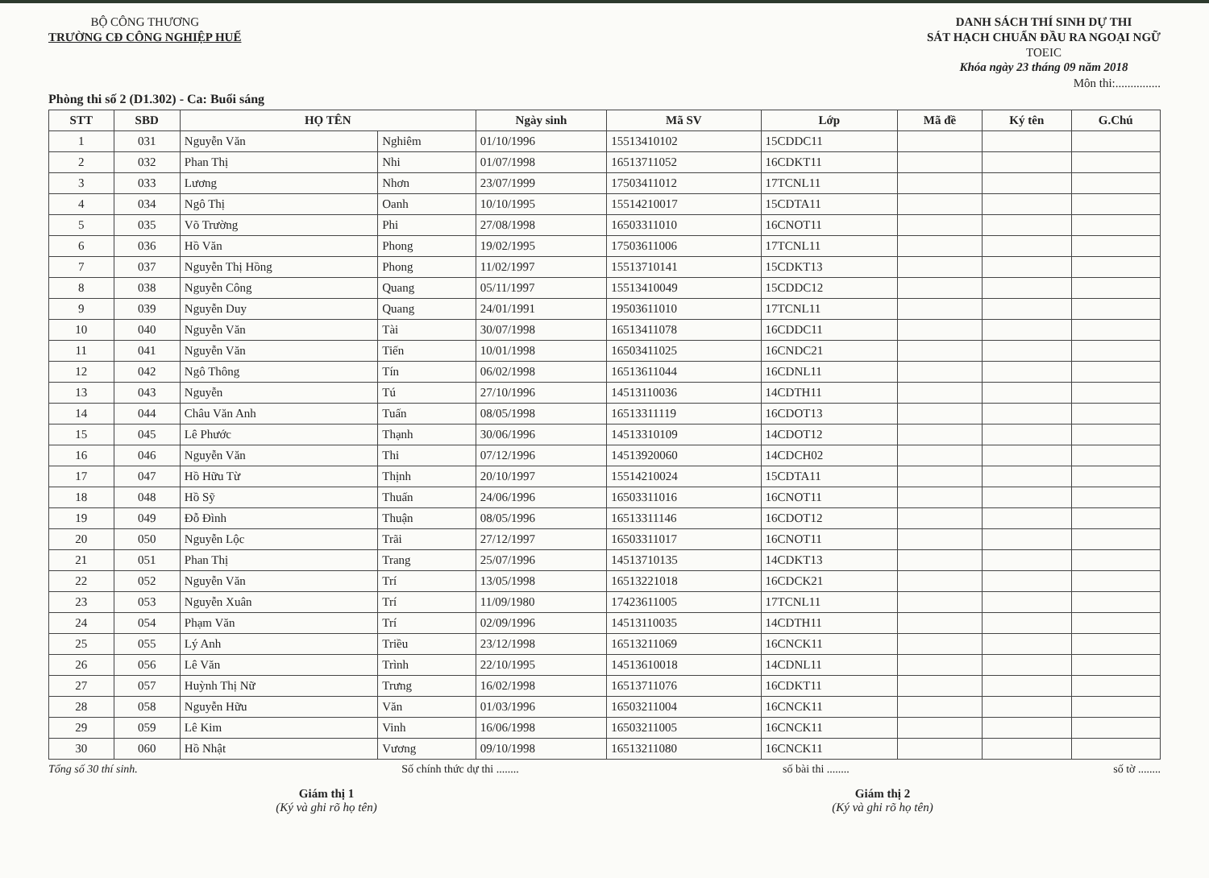BỘ CÔNG THƯƠNG
TRƯỜNG CĐ CÔNG NGHIỆP HUẾ
DANH SÁCH THÍ SINH DỰ THI
SÁT HẠCH CHUẨN ĐẦU RA NGOẠI NGỮ
TOEIC
Khóa ngày 23 tháng 09 năm 2018
Môn thi:...............
Phòng thi số 2 (D1.302) - Ca: Buổi sáng
| STT | SBD | HỌ TÊN | | Ngày sinh | Mã SV | Lớp | Mã đề | Ký tên | G.Chú |
| --- | --- | --- | --- | --- | --- | --- | --- | --- | --- |
| 1 | 031 | Nguyễn Văn | Nghiêm | 01/10/1996 | 15513410102 | 15CDDC11 | | | |
| 2 | 032 | Phan Thị | Nhi | 01/07/1998 | 16513711052 | 16CDKT11 | | | |
| 3 | 033 | Lương | Nhơn | 23/07/1999 | 17503411012 | 17TCNL11 | | | |
| 4 | 034 | Ngô Thị | Oanh | 10/10/1995 | 15514210017 | 15CDTA11 | | | |
| 5 | 035 | Võ Trường | Phi | 27/08/1998 | 16503311010 | 16CNOT11 | | | |
| 6 | 036 | Hồ Văn | Phong | 19/02/1995 | 17503611006 | 17TCNL11 | | | |
| 7 | 037 | Nguyễn Thị Hồng | Phong | 11/02/1997 | 15513710141 | 15CDKT13 | | | |
| 8 | 038 | Nguyễn Công | Quang | 05/11/1997 | 15513410049 | 15CDDC12 | | | |
| 9 | 039 | Nguyễn Duy | Quang | 24/01/1991 | 19503611010 | 17TCNL11 | | | |
| 10 | 040 | Nguyễn Văn | Tài | 30/07/1998 | 16513411078 | 16CDDC11 | | | |
| 11 | 041 | Nguyễn Văn | Tiến | 10/01/1998 | 16503411025 | 16CNDC21 | | | |
| 12 | 042 | Ngô Thông | Tín | 06/02/1998 | 16513611044 | 16CDNL11 | | | |
| 13 | 043 | Nguyễn | Tú | 27/10/1996 | 14513110036 | 14CDTH11 | | | |
| 14 | 044 | Châu Văn Anh | Tuấn | 08/05/1998 | 16513311119 | 16CDOT13 | | | |
| 15 | 045 | Lê Phước | Thạnh | 30/06/1996 | 14513310109 | 14CDOT12 | | | |
| 16 | 046 | Nguyễn Văn | Thi | 07/12/1996 | 14513920060 | 14CDCH02 | | | |
| 17 | 047 | Hồ Hữu Từ | Thịnh | 20/10/1997 | 15514210024 | 15CDTA11 | | | |
| 18 | 048 | Hồ Sỹ | Thuấn | 24/06/1996 | 16503311016 | 16CNOT11 | | | |
| 19 | 049 | Đỗ Đình | Thuận | 08/05/1996 | 16513311146 | 16CDOT12 | | | |
| 20 | 050 | Nguyễn Lộc | Trãi | 27/12/1997 | 16503311017 | 16CNOT11 | | | |
| 21 | 051 | Phan Thị | Trang | 25/07/1996 | 14513710135 | 14CDKT13 | | | |
| 22 | 052 | Nguyễn Văn | Trí | 13/05/1998 | 16513221018 | 16CDCK21 | | | |
| 23 | 053 | Nguyễn Xuân | Trí | 11/09/1980 | 17423611005 | 17TCNL11 | | | |
| 24 | 054 | Phạm Văn | Trí | 02/09/1996 | 14513110035 | 14CDTH11 | | | |
| 25 | 055 | Lý Anh | Triều | 23/12/1998 | 16513211069 | 16CNCK11 | | | |
| 26 | 056 | Lê Văn | Trình | 22/10/1995 | 14513610018 | 14CDNL11 | | | |
| 27 | 057 | Huỳnh Thị Nữ | Trưng | 16/02/1998 | 16513711076 | 16CDKT11 | | | |
| 28 | 058 | Nguyễn Hữu | Văn | 01/03/1996 | 16503211004 | 16CNCK11 | | | |
| 29 | 059 | Lê Kim | Vinh | 16/06/1998 | 16503211005 | 16CNCK11 | | | |
| 30 | 060 | Hồ Nhật | Vương | 09/10/1998 | 16513211080 | 16CNCK11 | | | |
Tổng số 30 thí sinh. Số chính thức dự thi ........ số bài thi ........ số tờ ........
Giám thị 1
(Ký và ghi rõ họ tên)
Giám thị 2
(Ký và ghi rõ họ tên)